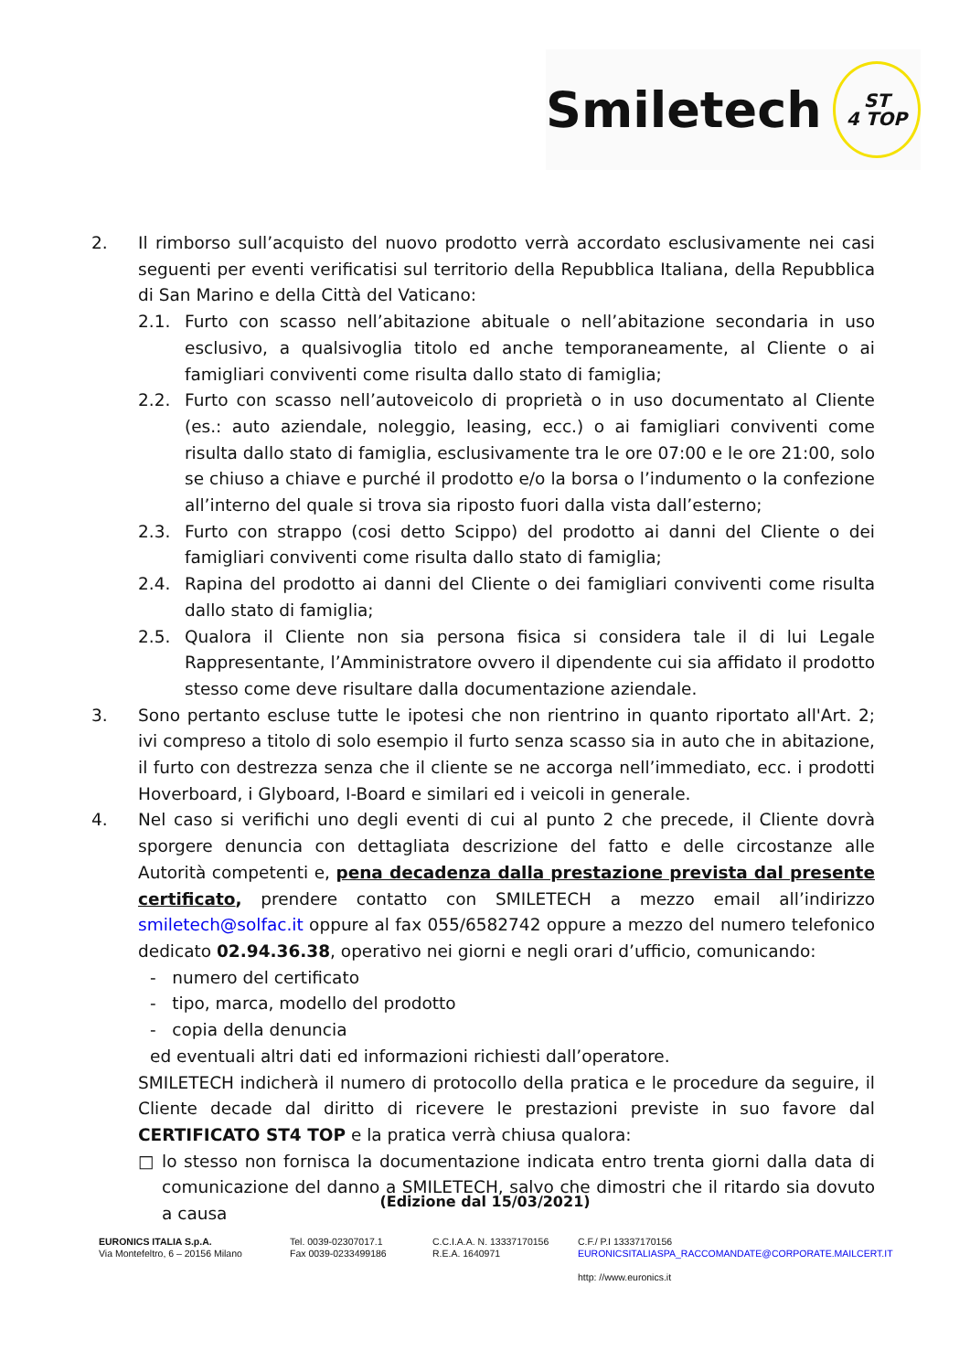Smiletech
ST
4 TOP
2. Il rimborso sull’acquisto del nuovo prodotto verrà accordato esclusivamente nei casi seguenti per eventi verificatisi sul territorio della Repubblica Italiana, della Repubblica di San Marino e della Città del Vaticano:
2.1. Furto con scasso nell’abitazione abituale o nell’abitazione secondaria in uso esclusivo, a qualsivoglia titolo ed anche temporaneamente, al Cliente o ai famigliari conviventi come risulta dallo stato di famiglia;
2.2. Furto con scasso nell’autoveicolo di proprietà o in uso documentato al Cliente (es.: auto aziendale, noleggio, leasing, ecc.) o ai famigliari conviventi come risulta dallo stato di famiglia, esclusivamente tra le ore 07:00 e le ore 21:00, solo se chiuso a chiave e purché il prodotto e/o la borsa o l’indumento o la confezione all’interno del quale si trova sia riposto fuori dalla vista dall’esterno;
2.3. Furto con strappo (cosi detto Scippo) del prodotto ai danni del Cliente o dei famigliari conviventi come risulta dallo stato di famiglia;
2.4. Rapina del prodotto ai danni del Cliente o dei famigliari conviventi come risulta dallo stato di famiglia;
2.5. Qualora il Cliente non sia persona fisica si considera tale il di lui Legale Rappresentante, l’Amministratore ovvero il dipendente cui sia affidato il prodotto stesso come deve risultare dalla documentazione aziendale.
3. Sono pertanto escluse tutte le ipotesi che non rientrino in quanto riportato all'Art. 2; ivi compreso a titolo di solo esempio il furto senza scasso sia in auto che in abitazione, il furto con destrezza senza che il cliente se ne accorga nell’immediato, ecc. i prodotti Hoverboard, i Glyboard, I-Board e similari ed i veicoli in generale.
4. Nel caso si verifichi uno degli eventi di cui al punto 2 che precede, il Cliente dovrà sporgere denuncia con dettagliata descrizione del fatto e delle circostanze alle Autorità competenti e, pena decadenza dalla prestazione prevista dal presente certificato, prendere contatto con SMILETECH a mezzo email all’indirizzo smiletech@solfac.it oppure al fax 055/6582742 oppure a mezzo del numero telefonico dedicato 02.94.36.38, operativo nei giorni e negli orari d’ufficio, comunicando:
- numero del certificato
- tipo, marca, modello del prodotto
- copia della denuncia
ed eventuali altri dati ed informazioni richiesti dall’operatore.
SMILETECH indicherà il numero di protocollo della pratica e le procedure da seguire, il Cliente decade dal diritto di ricevere le prestazioni previste in suo favore dal CERTIFICATO ST4 TOP e la pratica verrà chiusa qualora:
□ lo stesso non fornisca la documentazione indicata entro trenta giorni dalla data di comunicazione del danno a SMILETECH, salvo che dimostri che il ritardo sia dovuto a causa
(Edizione dal 15/03/2021)
EURONICS ITALIA S.p.A.
Via Montefeltro, 6 – 20156 Milano
Tel. 0039-02307017.1
Fax 0039-0233499186
C.C.I.A.A. N. 13337170156
R.E.A. 1640971
C.F./ P.I 13337170156
EURONICSITALIASPA_RACCOMANDATE@CORPORATE.MAILCERT.IT
http: //www.euronics.it